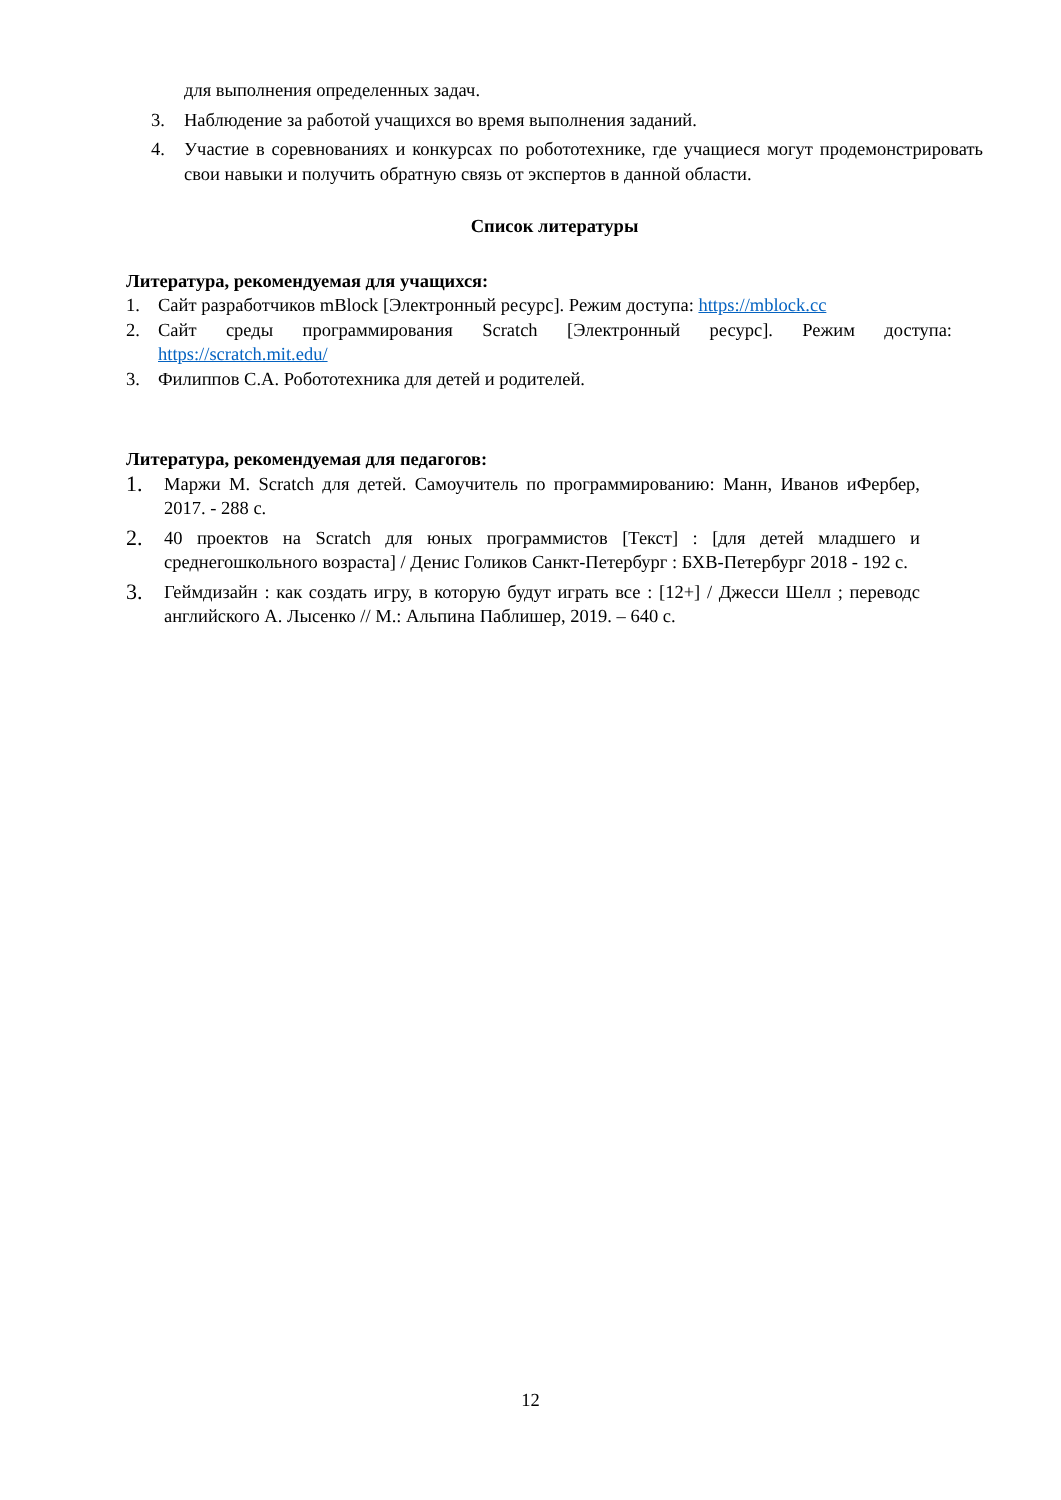для выполнения определенных задач.
3. Наблюдение за работой учащихся во время выполнения заданий.
4. Участие в соревнованиях и конкурсах по робототехнике, где учащиеся могут продемонстрировать свои навыки и получить обратную связь от экспертов в данной области.
Список литературы
Литература, рекомендуемая для учащихся:
1. Сайт разработчиков mBlock [Электронный ресурс]. Режим доступа: https://mblock.cc
2. Сайт среды программирования Scratch [Электронный ресурс]. Режим доступа: https://scratch.mit.edu/
3. Филиппов С.А. Робототехника для детей и родителей.
Литература, рекомендуемая для педагогов:
1. Маржи М. Scratch для детей. Самоучитель по программированию: Манн, Иванов иФербер, 2017. - 288 с.
2. 40 проектов на Scratch для юных программистов [Текст] : [для детей младшего и среднегошкольного возраста] / Денис Голиков Санкт-Петербург : БХВ-Петербург 2018 - 192 с.
3. Геймдизайн : как создать игру, в которую будут играть все : [12+] / Джесси Шелл ; переводс английского А. Лысенко // М.: Альпина Паблишер, 2019. – 640 с.
12